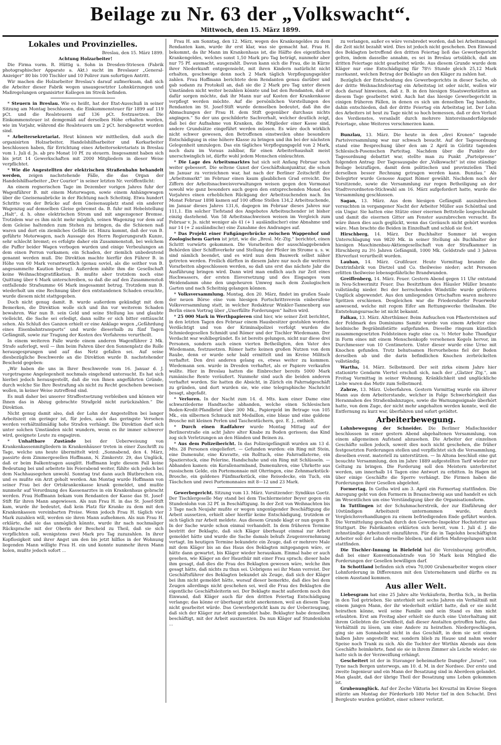Beilage zu Nr. 63 der „Volkswacht“.
Mittwoch, den 15. März 1899.
Lokales und Provinzielles.
Breslau, den 15. März 1899.
Achtung Holzarbeiter!
Die Firma vorm. R. Hüttig u. Sohn in Dresden-Striesen (Fabrik photographischer Apparate a. Akt.) sucht im Breslauer „General-Anzeiger“ 80 bis 100 Tischler und 10 Polirer zum sofortigen Antritt.
Wir machen die Holzarbeiter Breslau's darauf aufmerksam, daß sich die Arbeiter dieser Fabrik wegen unausgesetzter Lohnkürzungen und Maßregelungen organisirter Kollegen im Streik befinden.
* Steuern in Breslau. Wie es heißt, hat der Etat-Ausschuß in seiner Sitzung am Montag beschlossen, die Einkommensteuer für 1899 auf 119 pCt. und die Realsteuern auf 136 pCt. festzusetzen. Die Einkommensteuer ist demgemäß auf derselben Höhe erhalten worden, wie im Vorjahr, während die Realsteuern um 2 pCt. herabgesetzt worden sind.
* Arbeitersekretariat. Heut können wir mittheilen, daß auch die organisirten Holzarbeiter, Handelshilfsarbeiter und Korkarbeiter beschlossen haben, für Errichtung eines Arbeitersekretariats in Breslau vom 1. Juli d. Js. ab pro Monat 10 Pf. zu steuern. Insgesammt haben sich bis jetzt 14 Gewerkschaften mit 2000 Mitgliedern in dieser Weise verpflichtet.
* Wie die Angestellten der elektrischen Straßenbahn behandelt werden, zeigen nachstehende Fälle, die das Organ der Handelshilfsarbeiter „Der Courier“ in seiner letzten Nr. veröffentlicht:
An einem regnerischen Tage im Dezember vorigen Jahres fuhr der Wagenführer B. mit einem Motorwagen, sowie einem Anhängewagen über die Gneisenaubrücke in der Richtung nach Scheitnig. Etwa hundert Schritte von der Brücke auf dem Gneisenauplatz stand ein anderer Wagenzug auf demselben Gleise gebremst da. B. fuhr mit Hebelstellung „Halt“, d. h. ohne elektrischen Strom und mit angezogener Bremse. Trotzdem war es ihm nicht mehr möglich, seinen Wagenzug vor dem auf dem Geleise haltenden zum Stehen zu bringen, da die Schienen naß waren und dort ein ziemliches Gefälle ist. Hinzu kommt, daß der von B. geführte Motorwagen, nach Aussage des Herrn Regierungsrath Kunze, sehr schlecht bremst; es erfolgte daher ein Zusammenstoß, bei welchem die Puffer beider Wagen verbogen wurden und einige Verbeulungen an dem einen Perron vorkamen; ein Schaden, der ziemlich unbedeutend genannt werden muß. Die Direktion machte hierfür den Führer B. in Höhe von 60 Mark verantwortlich (genau soviel, als die seither von B. angesammelte Kaution betrug). Außerdem zahlte ihm die Gesellschaft keine Weihnachtsgratifikation. B. mußte aber trotzdem noch eine Quittung über 6 Mark unterschreiben, so daß die auf den Zusammenstoß entfallende Strafsumme 66 Mark insgesammt betrug. Trotzdem nun B. wiederholt um eine Rechnung über den entstandenen Schaden ersuchte, wurde diesem nicht stattgegeben.
Doch nicht genug damit. B. wurde außerdem gekündigt mit dem Bemerken, die Direktion wolle sich und ihn vor weiterem Schaden bewahren. War nun B. sein Geld und seine Stellung los und glaubte vielleicht, die Sache sei erledigt, dann sollte er sich bitter enttäuscht sehen. Als Schluß des Ganzen erhielt er eine Anklage wegen „Gefährdung eines Eisenbahntransports“ und wurde dieserhalb zu fünf Tagen Gefängniß, sowie zur Tragung der Kosten des Verfahrens verurtheilt.
In einem weiteren Falle wurde einem anderen Wagenführer 2 Mk. Strafe auferlegt, weil — ihm beim Fahren über den Sonnenplatz die Rolle herausgesprungen und auf das Netz gefallen sei. Auf seine diesbezügliche Beschwerde an die Direktion wurde B. nachstehender Bescheid gegeben:
„Wir haben die uns in Ihrer Beschwerde vom 16. Januar d. J. vorgetragene Angelegenheit nochmals eingehend untersucht. Es hat sich hierbei jedoch herausgestellt, daß die von Ihnen angeführten Gründe, durch welche Sie Ihre Bestrafung als nicht zu Recht geschehen beweisen wollen, in keiner Weise zutreffend sind.
Es muß daher bei unserer Straffestsetzung verbleiben und können wir Ihnen das in Abzug gebrachte Strafgeld nicht zurückzahlen.“ Die Direktion.
Nicht genug damit also, daß der Lohn der Angestellten bei langer Arbeitszeit ein geringer ist, für jedes, auch das geringste Versehen werden verhältnißmäßig hohe Strafen verhängt. Die Direktion darf sich unter solchen Umständen nicht wundern, wenn es ihr immer schwerer wird, geeignete Leute zu engagiren.
* Unhaltbare Zustände bei der Ueberweisung von Krankenkassenmitgliedern in Krankenhäuser treten in einer Zuschrift zu Tage, welche uns heute übermittelt wird: „Sonnabend, den 4. März, passirte dem Zimmergesellen Hoffmann, N. Zimkerstr. 29, das Unglück, daß er beim Balkentragen ausglitt. Hoffmann legte diesem Fall keine Bedeutung bei und arbeitete bis Feierabend weiter, fühlte sich jedoch bei dem Nachhausegehen unwohl. Sonntag trat dann auch Blutbrechen ein, und es mußte ein Arzt geholt werden. Am Montag wurde Hoffmann von seiner Frau bei der Ortskrankenkasse krank gemeldet, und mußte nunmehr auf Verordnung des Kassenarztes in ein Krankenhaus gebracht werden. Frau Hoffmann bekam vom Rendanten der Kasse das St. Josef-Stift für ihren Mann angewiesen. Als nun Frau H. in das St. Josef-Stift kam, wurde ihr bedeutet, daß kein Platz für Kranke zu dem mit den Krankenkassen vereinbarten Preise. Wenn jedoch Frau H. täglich vier Mark zuzahlen will, werden sie ihren Mann aufnehmen. Als nun Frau H. erklärte, daß sie das unmöglich könnte, wurde ihr nach nochmaliger Rücksprache mit der Oberin der Bescheid zu Theil, daß sie sich verpflichten soll, wenigstens zwei Mark pro Tag zuzuzahlen. In ihrer Kopflosigkeit und ihrer Angst um den bis jetzt hilflos in der Wohnung liegenden Mann willigte Frau H. ein und konnte nunmehr ihren Mann holen, mußte jedoch sofort ...
Frau H. am Sonntag, den 12. März, wegen des Krankengeldes zu dem Rendanten kam, wurde ihr erst klar, was sie gemacht hat. Frau H. bekommt, da ihr Mann im Krankenhaus ist, die Hälfte des eigentlichen Krankengeldes, welches sonst 1,50 Mark pro Tag beträgt, nunmehr aber nur 75 Pf. ausmacht, ausgezahlt. Davon kann sich die Frau, die in Kürze ihrer Niederkunft entgegensieht, mit ihren Kindern natürlicht nicht erhalten, geschweige denn noch 2 Mark täglich Verpflegungsgelder zahlen. Frau Hoffmann berichtete dem Rendanten genau darüber und gab sodann zu Protokoll an, daß sie die 2 Mark pro Tag unter diesen Umständen nicht weiter bezahlen könnte und bat den Rendanten, daß er dafür sorgen möchte, daß ihr Mann nur auf Kosten der Krankenkasse verpflegt werden möchte. Auf die persönlichen Vorstellungen des Rendanten im St. Josef-Stift wurde demselben bedeutet, daß ihn die Abmachungen der Frau H. dem Stift gegenüber durchaus nichts angingen.“ So der uns geschilderte Sachverhalt, welcher deutlich zeigt, daß bei der Aufnahme von Kranken, die Mitglieder einer Kasse sind, andere Grundsätze eingeführt werden müssen. Es wäre doch wirklich nicht schwer gewesen, den Betroffenen einstweilen ohne besondere Entschädigung in eine höhere Klasse zu bringen und ihn bei der nächsten Gelegenheit umzulegen. Das ein tägliches Verpflegungsgeld von 2 Mark, noch dazu im Voraus zahlbar, für einen Arbeiterhaushalt meist unerschwinglich ist, dürfte wohl jedem Menschen einleuchten.
* Die Lage des Arbeitsmarktes hat sich seit Anfang Februar noch weiter gebessert. Die seltene Gunst der Geschäftskonjunktur, die schon im Januar zu verzeichnen war, hat nach der Berliner Zeitschrift der „Arbeitsmarkt“ im Februar einen kaum glaublichen Grad erreicht. Die Ziffern der Arbeitsnachweisverwaltungen weisen gegen den Vormonat sowohl wie ganz besonders auch gegen den entsprechenden Monat des Vorjahres einen erheblichen Rückgang der Arbeitsuchenden nach. Im Monat Februar 1898 kamen auf 100 offene Stellen 134,2 Arbeitsuchende, im Januar dieses Jahres 131,6, dagegen im Februar dieses Jahres nur 111,1. Ein solcher Tiefstand des Angebotes Arbeitsuchender ist bisher einzig dastehend. Von 58 Arbeitsnachweisen weisen im Vergleich zum Februar v. Js. nicht weniger als 41 (+ 1 ausländischer) eine Abnahme und nur 14 (+ 2 ausländische) eine Zunahme des Andranges auf.
* Das Projekt einer Fußgängerbrücke zwischen Wappenhof und Zoologischem Garten ist jetzt, wie die „Bresl. Mr.-Ztg.“ berichtet, einen Schritt vorwärts gekommen. Die Vorarbeiten der ausschlaggebenden Behörden über Schiffsverkehr und Stellung der Pfeiler im Strome u. s. w. sind nämlich beendet, und es wird nun dem Bauwerk selbst näher getreten werden. Freilich dürften in diesem Jahre nur noch die weiteren Vorarbeiten abgeschlossen werden, so daß uns erst das nächste Jahr die Ausführung bringen wird. Dann wird man endlich auch zur Zeit eines Hochwassers, der ersten Eisversetzung und des Eisganges vom Weidendamm ohne den ungeheuren Umweg nach dem Zoologischen Garten und nach Scheitnig gelangen können.
* Volksversammlung. Montag, den 20. März, findet im großen Saale der neuen Börse eine vom hiesigen Fortschrittsverein einberufene Volksversammlung statt, in welcher Redakteur Winkler-Tannenberg aus Berlin einen Vortrag über „Unerfüllte Forderungen“ halten wird.
* 25 000 Mark in Werthpapieren sind hier, wie seiner Zeit berichtet, in den letzten Tagen des Februar einem Hausbesitzer gestohlen worden. Verdächtigt und von der Kriminalpolizei verfolgt wurden die Schmiedegesellen Schmidt und Römer und der Tischler Wiedemann. Der Verdacht war wohlbegründet. Es ist bereits gelungen, nicht nur diese drei Personen, sondern auch einen vierten Betheiligten, den Vater des Wiedemann, festzusetzen. Römer hatte keinen großen Nutzen von dem Raube, denn er wurde sehr bald ermittelt und im Kreise Militsch verhaftet. Den drei anderen gelang es, etwas weiter zu kommen. Wiedemann sen. wurde in Dresden verhaftet, als er Papiere verkaufen wollte. Hier in Breslau hatten die Einbrecher bereits 5000 Mark rumänische Rente veräußert. Nunmehr sind auch die beiden anderen verhaftet worden. Sie hatten die Absicht, in Zürich ein Fahrradgeschäft zu gründen, und dort wurden sie, wie eine telegraphische Nachricht besagt, abgefaßt.
* Verloren. In der Nacht zum 14. d. Mts. kam einer Dame eine schwarzlederne Handtasche abhanden, welche einen Schlesischen Boden-Kredit-Pfandbrief über 300 Mk., Papiergeld im Betrage von 105 Mk., ein silbernen Schmuck mit Medaillon, eine blaue und eine goldene Brosche mit kleinen Perlen und Taschentüchern, gez. E. J., enthielt.
* Durch einen Radfahrer wurde Montag Mittag auf der Berlinerstraße ein acht Jahre alter Knabe zu Boden gerissen; das Kind zog sich Verletzungen an den Händen und Beinen zu.
* Aus dem Polizeibericht. In das Polizeigefängniß wurden am 13 d. Mts. 28 Personen eingeliefert. — Gefunden wurden: ein Ring mit Stein, eine Damenuhr, eine Kravatte, ein Rolltuch, eine Fahrradlaterne, ein Spazierstock, eine Pelerine, Handschuhe und ein Ring mit Schlüsseln. — Abhanden kamen: ein Korallenarmband, Damenuhren, eine Uhrkette aus russischem Gelde, ein Portemonnaie mit Ohrringen, eine Zehnmarkstück-Brosche, ein goldenes Fünfmarkstück, eine Reisedecke, ein Tuch, ein Täschchen und zwei Portemonnaies mit 8—12 und 23 Mark.
Gewerbegericht. Sitzung vom 13. März. Vorsitzender: Syndikus Goetz. Der Tischlergeselle May stand bei dem Tischlermeister Beyer gegen ein Stundenlohn von 32 Pf. in Beschäftigung. In der Zeit von Weihnachten bis 3 Tage nach Neujahr mußte er wegen ungenügender Beschäftigung die Arbeit aussetzen, erhielt aber hierfür keine Entschädigung, trotzdem er sich täglich zur Arbeit meldete. Aus diesem Grunde klagt er nun gegen B. In der Sache wurde schon einmal verhandelt. In dem früheren Termine bestritt der Beklagte, daß sich Kläger überhaupt einmal zur Arbeit gemeldet hätte und wurde die Sache damals behufs Zeugenvernehmung vertagt. Im heutigen Termine bekundete ein Zeuge, daß er mehrere Male mit dem Kläger bis an das Haus des Beklagten mitgegangen wäre, er hätte dann gewartet, bis Kläger wieder herauskam. Einmal habe er auch gesehen, wie Kläger an der Hausthür mit einer Frau sprach; dieser habe ihm gesagt, daß dies die Frau des Beklagten gewesen wäre, welche ihm gesagt hätte, daß nichts zu thun sei. Uebrigens sei ihr Mann verreist. Der Geschäftsführer des Beklagten bekundet als Zeuge, daß sich der Kläger bei ihm nicht gemeldet hätte, worauf dieser bemerkte, daß dies bei dem Zeugen allerdings nicht geschehen sei, weil die Frau des Beklagten die eigentliche Geschäftsleiterin sei. Der Beklagte macht außerdem noch den Einwand, daß Kläger auch für den dritten Feiertag Entschädigung verlange; das könne er überhaupt nicht anerkennen, weil an diesem Tage nicht gearbeitet würde. Das Gewerbegericht kam zu der Ueberzeugung, daß sich der Kläger zur Arbeit gemeldet habe. Beklagter habe denselben beschäftigt, mit der Arbeit auszusetzen. Da nun Kläger auf Stundenlohn ...
zu verlangen, außer es wäre verabredet worden, daß bei Arbeitsmangel die Zeit nicht bezahlt wird. Dies ist jedoch nicht geschehen. Den Einwand des Beklagten betreffend den dritten Feiertag ließ das Gewerbegericht gelten, indem dasselbe annahm, es sei in Breslau ortsüblich, daß am dritten Feiertage nicht gearbeitet würde. Aus diesem Grunde wurde dem Kläger nur eine Entschädigung für 78½ Stunde gleich 25,12 Mark zuerkannt, welchen Betrag der Beklagte an den Kläger zu zahlen hat.
Bezüglich der Entscheidung des Gewerbegerichts in dieser Sache, ob der dritte Weihnachtsfeiertag ein Arbeitstag ist oder nicht, wollen wir doch darauf hinweisen, daß z. B. in den hiesigen Staatswerkstätten an diesem Tage gearbeitet wird. Auch hat das hiesige Gewerbegericht in einigen früheren Fällen, in denen es sich um denselben Tag handelte, dahin entschieden, daß der dritte Feiertag ein Arbeitstag ist. Der Lohn des Arbeiters ist heut zu Tage nicht so hoch bemessen, daß er den Verlust des Verdienstes, veranlaßt durch mehrere hintereinanderfolgende Feiertage, ohne Weiteres verschmerzen kann.
Bunzlau, 13. März. Die heute in den „drei Kronen“ tagende Parteiversammlung war nur schwach besucht. Auf der Tagesordnung stand eine Besprechung über den am 2 April in Görlitz tagenden Schlesisch-Posenschen Parteitag. Nachdem über die Punkte der Tagesordnung debattirt war, stellte man zu Punkt „Parteipresse“ folgenden Antrag: Der Tagesausgabe der „Volkswacht“ ist eine ständige Beilage beizufügen, damit dem politischen und provinziellen Theil derselben besser Rechnung getragen werden kann. Bunzlau.“ Als Delegirter wurde Genosse August Römer gewählt. Nachdem noch der Vorsitzende, sowie die Versammlung zur regen Betheiligung an der Stadtverordneten-Stichwahl am 16. März aufgefordert hatte, wurde die Versammlung geschlossen.
Sagan, 13. März. Aus dem hiesigen Gefängniß auszubrechen versuchten in vergangener Nacht der Arbeiter Müller aus Schönthal und ein Ungar. Sie hatten eine Stütze einer eisernen Bettstelle losgeschraubt und damit die eisernen Gitter am Fenster auszubrechen versucht. Es wäre ihnen dies auch geglückt, wenn das Geräusch nicht gehört worden wäre. Man brachte die Beiden in Einzelhaft und schloß sie fest.
Hirschberg, 14. März. Der Buchhalter Sommer ist wegen Unterschlagung von 9820 Mk. in seiner Stellung als Buchhalter der hiesigen Maschinenbau-Aktiengesellschaft von der Strafkammer in Hirschberg zu 3½ Jahren Gefängniß, 1000 Mk. Geldstrafe und 3 Jahren Ehrverlust verurtheilt worden.
Lauban, 14. März. Großfeuer. Heute Vormittag brannte die Dextrinfabrik von Dietzel und Co. theilweise nieder; acht Personen erlitten theilweise lebensgefährliche Brandwunden.
Greiffenberg, 14. März. Feuer. Gestern Abend gegen 11 Uhr entstand in Neu-Schwerinitz Feuer. Das Besitzthum des Häusler Müller brannte vollständig nieder. Bei der herrschenden Windstille wurde größeres Unglück abgewendet. Aus den umliegenden Ortschaften waren mehrere Spritzen erschienen. Desgleichen war die Friedersdorfer Feuerwehr anwesend, welche mit regem Eifer am Rettungswerke theilnahm. Die Entstehungsursache ist nicht bekannt.
Falkau, 13. März. Alterthümer. Beim Aufsuchen von Pflastersteinen auf der Feldmark des Dominiums Samitz wurde von einem Arbeiter eine heidnische Begräbnißstätte aufgefunden. Dieselbe ringsum künstlich zusammengesetzten Feldsteinen ragte eine ca. ½ Meter hohe Thonfigur in Form eines mit einem Menschenkopfe versehenen Kegels hervor, im Durchmesser von 10 Centimetern. Unter dieser wurde eine Urne mit Knochen gefunden. Trotz behutsamen Hervorhebens fiel der Boden derselben ab und die darin befindlichen Knochen zerbröckelten vollständig.
Wartha, 14. März. Selbstmord. Der seit zirka einem Jahre hier stationirte Gendarm Viertel erschoß sich, nach der „Glatzer Ztg.“, am Freitag Vormittag in seiner Wohnung. Kränklichkeit und unglückliche Liebe waren das Motiv zum Selbstmord.
Zabrze, 13. März. Ueberfahren. Gestern Vormittag wurde ein älterer Mann aus dem Arbeiterstande, welcher in Folge Schwerhörigkeit das Herannahen des Straßenbahnzuges, sowie die Warnungssignale überhört hatte, von dem Zuge, der nicht mehr angehalten werden konnte, weil die Entfernung zu kurz war, überfahren und sofort getödtet.
Arbeiterbewegung.
Lohnbewegung der Schneider. Die Berliner Maßschneider beschlossen in einer gestern Abend abgehaltenen Versammlung, von einem allgemeinen Aufstand abzusehen. Die Arbeiter der einzelnen Geschäfte sollen jedoch, soweit dies noch nicht geschehen, die früher festgesetzten Forderungen stellen und verpflichtet sich die Versammlung, dieselben event. materiell zu unterstützen. — In Altona beschloß eine gut besuchte Versammlung, den im Jahre 1889 aufgestellten Tarif wieder zur Geltung zu bringen. Die Forderung soll den Meistern unterbreitet werden, um innerhalb 14 Tagen eine Antwort zu erbitten. In Hagen ist über einige Geschäfte die Sperre verhängt. Die Firmen haben die Forderungen ihrer Gesellen abgelehnt.
Formertag. In Gotha wird am 3. April ein Formertag stattfinden. Die Anregung geht von den Formern in Braunschweig aus und handelt es sich im Wesentlichen um eine Verständigung über die Organisationsform.
In Tuttlingen ist der Schuhmacherstreik, der zur Einführung der 10stündigen Arbeitszeit unternommen wurde, durch Vergleichsverhandlungen zu einem befriedigenden Ende geführt worden. Die Vermittelung geschah durch den Gewerbe-Inspektor Hochstetter aus Stuttgart. Die Fabrikanten erklärten sich bereit, vom 1. Juli d. J. die zehnstündige Arbeitszeit einzuführen. Für die in Tagelohn beschäftigten Arbeiter soll der Lohn derselbe bleiben, und dürfen Maßregelungen nicht stattfinden.
Die Tischler-Innung in Bielefeld hat die Vereinbarung getroffen, daß bei einer Konventionalstrafe von 50 Mark kein Mitglied die Forderungen der Gesellen bewilligen darf.
In Schottland befinden sich etwa 70,000 Grubenarbeiter wegen einer Lohnforderung in Differenzen mit den Unternehmern und dürfte es zu einem Ausstand kommen.
Aus aller Welt.
Liebesgram hat eine 25 Jahre alte Verkäuferin, Bertha Sch., in Berlin in den Tod getrieben. Sie unterhielt seit sechs Jahren ein Verhältniß mit einem jungen Mann, der ihr wiederholt erklärt hatte, daß er sie nicht heirathen könne, weil seine Familie und sein Stand es ihm nicht erlaubten. Erst am Freitag aber erhielt sie durch eine Unterhaltung mit ihrem Geliebten die Gewißheit, daß dieser Anstalten getroffen hatte, das Verhältniß zu lösen, um eine Andere zu heirathen. Niedergeschlagen, ging sie am Sonnabend nicht in das Geschäft, in dem sie seit einem halben Jahre angestellt war, sondern blieb zu Hause und nahm weder Speise noch Trank zu sich. Als die Tochter der Wirthin Abends aus dem Geschäfte heimkehrte, fand sie sie in ihrem Zimmer als Leiche wieder; sie hatte sich in der Verzweiflung erhängt.
Gescheitert ist der in Stavanger beheimathete Dampfer „Israel“, von Tyne nach Bergen unterwegs, am 10. d. M. in der Nordsee. Der erste und zweite Ingenieur und ein Mann der Besatzung sind in Aberdeen gelandet. Man glaubt, daß der übrige Theil der Besatzung ums Leben gekommen ist.
Grubenunglück. Auf der Zeche Viktoria bei Kreuztal im Kreise Siegen stürzte am Montag der Förderkorb 180 Meter tief in den Schacht. Drei Bergleute wurden getödtet, einer schwer verletzt.